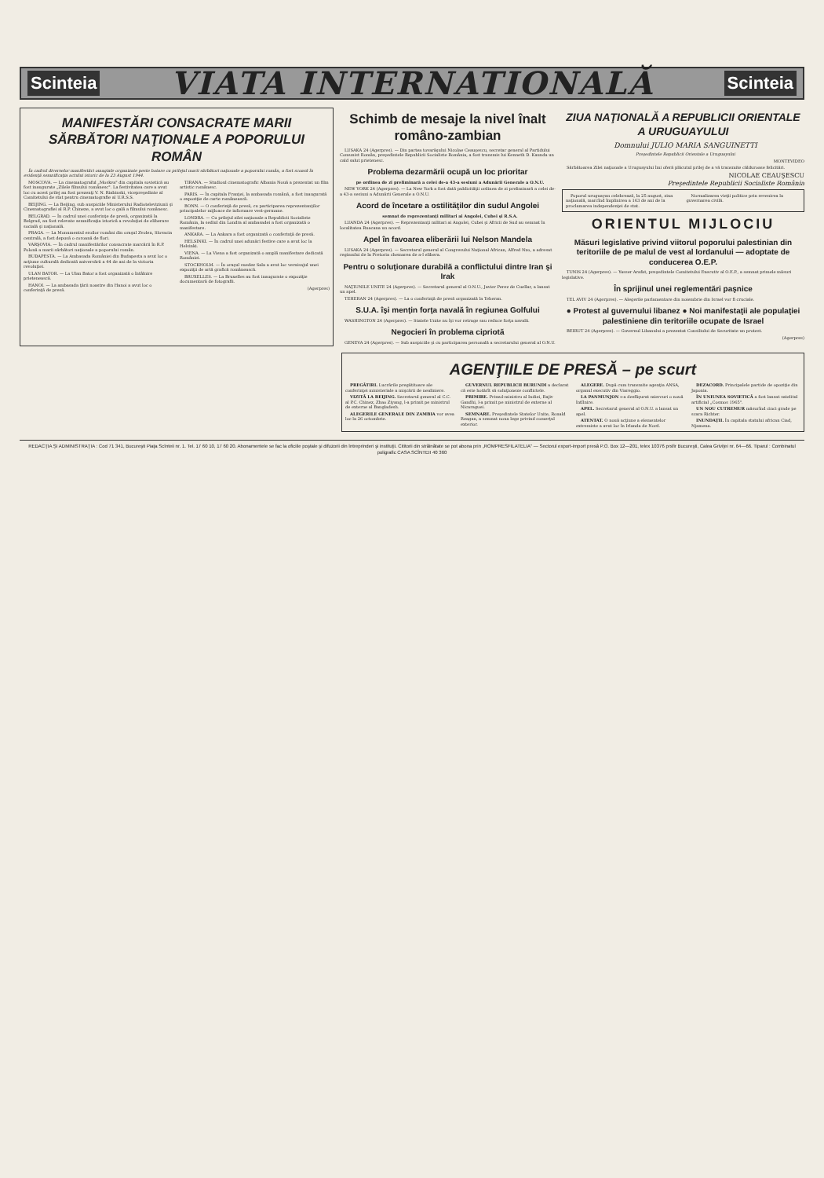Scinteia
VIATA INTERNATIONALĂ
Scinteia
MANIFESTĂRI CONSACRATE MARII SĂRBĂTORI NAŢIONALE A POPORULUI ROMÂN
În cadrul diverselor manifestări omagiale organizate peste hotare cu prilejul marii sărbători naţionale a poporului român, a fost scoasă în evidenţă semnificaţia actului istoric de la 23 August 1944.
MOSCOVA. — La cinematograful „Moskva" din capitala sovietică au fost inaugurate „Zilele filmului românesc". La festivitatea care a avut loc cu acest prilej au fost prezenţi V. N. Riabinski, vicepreşedinte al Comitetului de stat pentru cinematografie al U.R.S.S.
BEIJING. — La Beijing, sub auspiciile Ministerului Radioteleviziunii şi Cinematografiei al R.P. Chineze, a avut loc o gală a filmului românesc.
BELGRAD. — În cadrul unei conferinţe de presă, organizată la Belgrad, au fost relevate semnificaţia istorică a revoluţiei de eliberare socială şi naţională.
PRAGA. — La Monumentul eroilor români din oraşul Zvolen, Slovacia centrală, a fost depusă o coroană de flori.
VARŞOVIA. — În cadrul manifestărilor consacrate marcării în R.P. Polonă a marii sărbători naţionale a poporului român.
BUDAPESTA. — La Ambasada României din Budapesta a avut loc o acţiune culturală dedicată aniversării a 44 de ani de la victoria revoluţiei.
ULAN BATOR. — La Ulan Bator a fost organizată o întâlnire prietenească.
HANOI. — La ambasada ţării noastre din Hanoi a avut loc o conferinţă de presă.
TIRANA. — Studioul cinematografic Albania Nouă a prezentat un film artistic românesc.
PARIS. — În capitala Franţei, la ambasada română, a fost inaugurată o expoziţie de carte românească.
BONN. — O conferinţă de presă, cu participarea reprezentanţilor principalelor mijloace de informare vest-germane.
LONDRA. — Cu prilejul zilei naţionale a Republicii Socialiste România, la sediul din Londra al ambasadei a fost organizată o manifestare.
ANKARA. — La Ankara a fost organizată o conferinţă de presă.
HELSINKI. — În cadrul unei adunări festive care a avut loc la Helsinki.
VIENA. — La Viena a fost organizată o amplă manifestare dedicată României.
STOCKHOLM. — În oraşul suedez Sala a avut loc vernisajul unei expoziţii de artă grafică românească.
BRUXELLES. — La Bruxelles au fost inaugurate o expoziţie documentară de fotografii.
(Agerpres)
Schimb de mesaje la nivel înalt româno-zambian
LUSAKA 24 (Agerpres). — Din partea tovarăşului Nicolae Ceauşescu, secretar general al Partidului Comunist Român, preşedintele Republicii Socialiste România, a fost transmis lui Kenneth D. Kaunda un cald salut prietenesc.
Problema dezarmării ocupă un loc prioritar
pe ordinea de zi preliminară a celei de-a 43-a sesiuni a Adunării Generale a O.N.U.
NEW YORK 24 (Agerpres). — La New York a fost dată publicităţii ordinea de zi preliminară a celei de-a 43-a sesiuni a Adunării Generale a O.N.U.
Acord de încetare a ostilităţilor din sudul Angolei
semnat de reprezentanţi militari ai Angolei, Cubei şi R.S.A.
LUANDA 24 (Agerpres). — Reprezentanţi militari ai Angolei, Cubei şi Africii de Sud au semnat în localitatea Ruacana un acord.
Apel în favoarea eliberării lui Nelson Mandela
LUSAKA 24 (Agerpres). — Secretarul general al Congresului Naţional African, Alfred Nzo, a adresat regimului de la Pretoria chemarea de a-l elibera.
Pentru o soluţionare durabilă a conflictului dintre Iran şi Irak
NAŢIUNILE UNITE 24 (Agerpres). — Secretarul general al O.N.U., Javier Perez de Cuellar, a lansat un apel.
TEHERAN 24 (Agerpres). — La o conferinţă de presă organizată la Teheran.
S.U.A. îşi menţin forţa navală în regiunea Golfului
WASHINGTON 24 (Agerpres). — Statele Unite nu îşi vor retrage sau reduce forţa navală.
Negocieri în problema cipriotă
GENEVA 24 (Agerpres). — Sub auspiciile şi cu participarea personală a secretarului general al O.N.U.
ZIUA NAŢIONALĂ A REPUBLICII ORIENTALE A URUGUAYULUI
Domnului JULIO MARIA SANGUINETTI
Preşedintele Republicii Orientale a Uruguayului
MONTEVIDEO
Sărbătoarea Zilei naţionale a Uruguayului îmi oferă plăcutul prilej de a vă transmite călduroase felicitări.
NICOLAE CEAUŞESCU
Preşedintele Republicii Socialiste România
Poporul uruguayan celebrează, la 25 august, ziua naţională, marcînd împlinirea a 163 de ani de la proclamarea independenţei de stat.
Normalizarea vieţii politice prin revenirea la guvernarea civilă.
ORIENTUL MIJLOCIU
Măsuri legislative privind viitorul poporului palestinian din teritoriile de pe malul de vest al Iordanului — adoptate de conducerea O.E.P.
TUNIS 24 (Agerpres). — Yasser Arafat, preşedintele Comitetului Executiv al O.E.P., a semnat primele măsuri legislative.
În sprijinul unei reglementări paşnice
TEL AVIV 24 (Agerpres). — Alegerile parlamentare din noiembrie din Israel vor fi cruciale.
● Protest al guvernului libanez ● Noi manifestaţii ale populaţiei palestiniene din teritoriile ocupate de Israel
BEIRUT 24 (Agerpres). — Guvernul Libanului a prezentat Consiliului de Securitate un protest.
(Agerpres)
AGENŢIILE DE PRESĂ – pe scurt
PREGĂTIRI. Lucrările pregătitoare ale conferinţei ministeriale a mişcării de nealiniere.
VIZITĂ LA BEIJING. Secretarul general al C.C. al P.C. Chinez, Zhao Ziyang, l-a primit pe ministrul de externe al Bangladesh.
ALEGERILE GENERALE DIN ZAMBIA vor avea loc la 26 octombrie.
GUVERNUL REPUBLICII BURUNDI a declarat că este hotărît să soluţioneze conflictele.
PRIMIRE. Primul-ministru al Indiei, Rajiv Gandhi, l-a primit pe ministrul de externe al Nicaraguei.
SEMNARE. Preşedintele Statelor Unite, Ronald Reagan, a semnat noua lege privind comerţul exterior.
ALEGERE. După cum transmite agenţia ANSA, organul executiv din Viareggio.
LA PANMUNJON s-a desfăşurat miercuri o nouă întîlnire.
APEL. Secretarul general al O.N.U. a lansat un apel.
ATENTAT. O nouă acţiune a elementelor extremiste a avut loc în Irlanda de Nord.
DEZACORD. Principalele partide de opoziţie din Japonia.
ÎN UNIUNEA SOVIETICĂ a fost lansat satelitul artificial „Cosmos 1965".
UN NOU CUTREMUR măsurînd cinci grade pe scara Richter.
INUNDAŢII. În capitala statului african Ciad, Njamena.
REDACŢIA ŞI ADMINISTRAŢIA : Cod 71 341, Bucureşti Piaţa Scînteii nr. 1. Tel. 17 60 10, 17 60 20. Abonamentele se fac la oficiile poştale şi difuzorii din întreprinderi şi instituţii. Cititorii din străinătate se pot abona prin „ROMPRESFILATELIA" — Sectorul export-import presă P.O. Box 12—201, telex 10376 prsfir Bucureşti, Calea Griviţei nr. 64—66. Tiparul : Combinatul poligrafic CASA SCÎNTEII 40 360